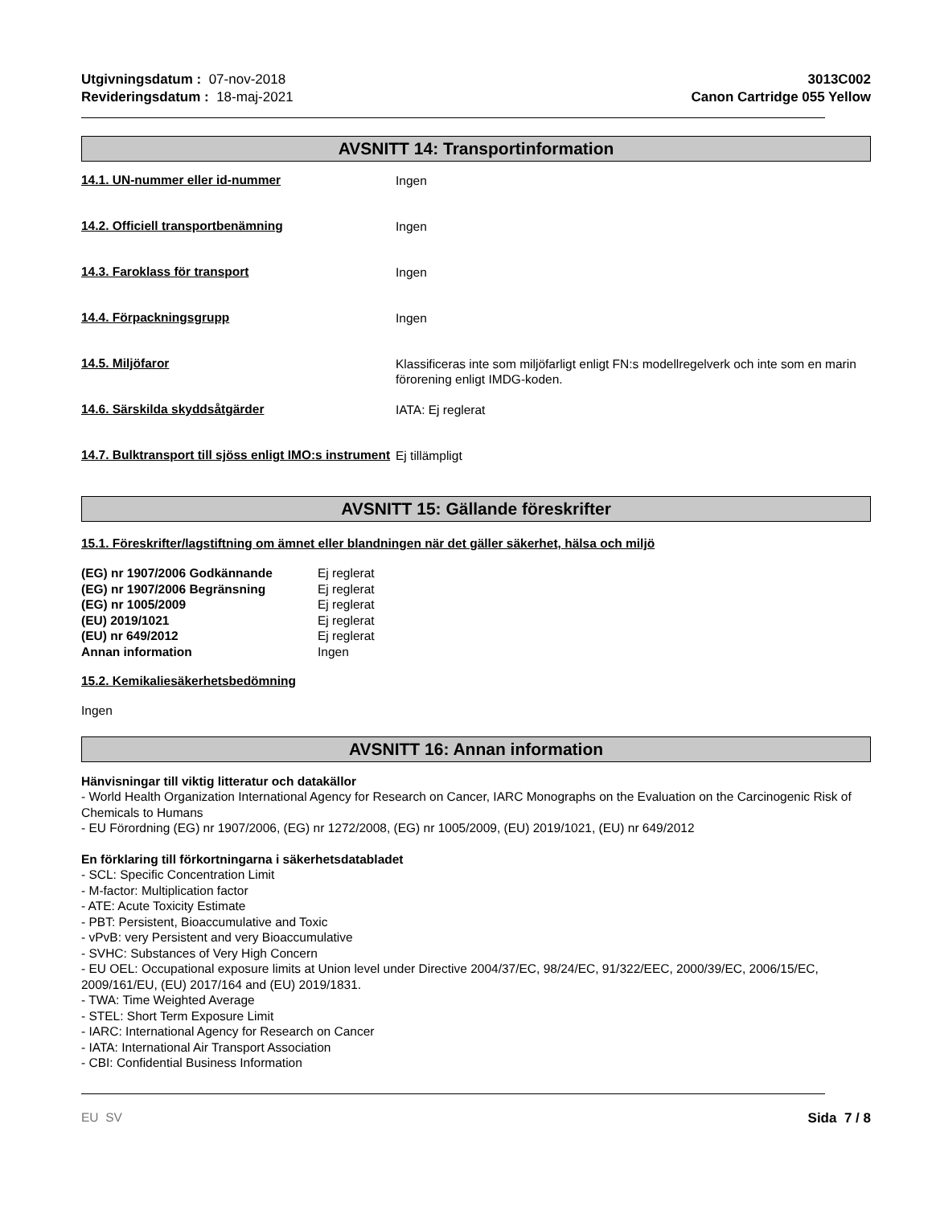Utgivningsdatum : 07-nov-2018
Revideringsdatum : 18-maj-2021
3013C002
Canon Cartridge 055 Yellow
AVSNITT 14: Transportinformation
14.1. UN-nummer eller id-nummer
Ingen
14.2. Officiell transportbenämning
Ingen
14.3. Faroklass för transport
Ingen
14.4. Förpackningsgrupp
Ingen
14.5. Miljöfaror
Klassificeras inte som miljöfarligt enligt FN:s modellregelverk och inte som en marin förorening enligt IMDG-koden.
14.6. Särskilda skyddsåtgärder
IATA: Ej reglerat
14.7. Bulktransport till sjöss enligt IMO:s instrument
Ej tillämpligt
AVSNITT 15: Gällande föreskrifter
15.1. Föreskrifter/lagstiftning om ämnet eller blandningen när det gäller säkerhet, hälsa och miljö
| (EG) nr 1907/2006 Godkännande | Ej reglerat |
| (EG) nr 1907/2006 Begränsning | Ej reglerat |
| (EG) nr 1005/2009 | Ej reglerat |
| (EU) 2019/1021 | Ej reglerat |
| (EU) nr 649/2012 | Ej reglerat |
| Annan information | Ingen |
15.2. Kemikaliesäkerhetsbedömning
Ingen
AVSNITT 16: Annan information
Hänvisningar till viktig litteratur och datakällor
- World Health Organization International Agency for Research on Cancer, IARC Monographs on the Evaluation on the Carcinogenic Risk of Chemicals to Humans
- EU Förordning (EG) nr 1907/2006, (EG) nr 1272/2008, (EG) nr 1005/2009, (EU) 2019/1021, (EU) nr 649/2012
En förklaring till förkortningarna i säkerhetsdatabladet
- SCL: Specific Concentration Limit
- M-factor: Multiplication factor
- ATE: Acute Toxicity Estimate
- PBT: Persistent, Bioaccumulative and Toxic
- vPvB: very Persistent and very Bioaccumulative
- SVHC: Substances of Very High Concern
- EU OEL: Occupational exposure limits at Union level under Directive 2004/37/EC, 98/24/EC, 91/322/EEC, 2000/39/EC, 2006/15/EC, 2009/161/EU, (EU) 2017/164 and (EU) 2019/1831.
- TWA: Time Weighted Average
- STEL: Short Term Exposure Limit
- IARC: International Agency for Research on Cancer
- IATA: International Air Transport Association
- CBI: Confidential Business Information
EU SV Sida 7 / 8